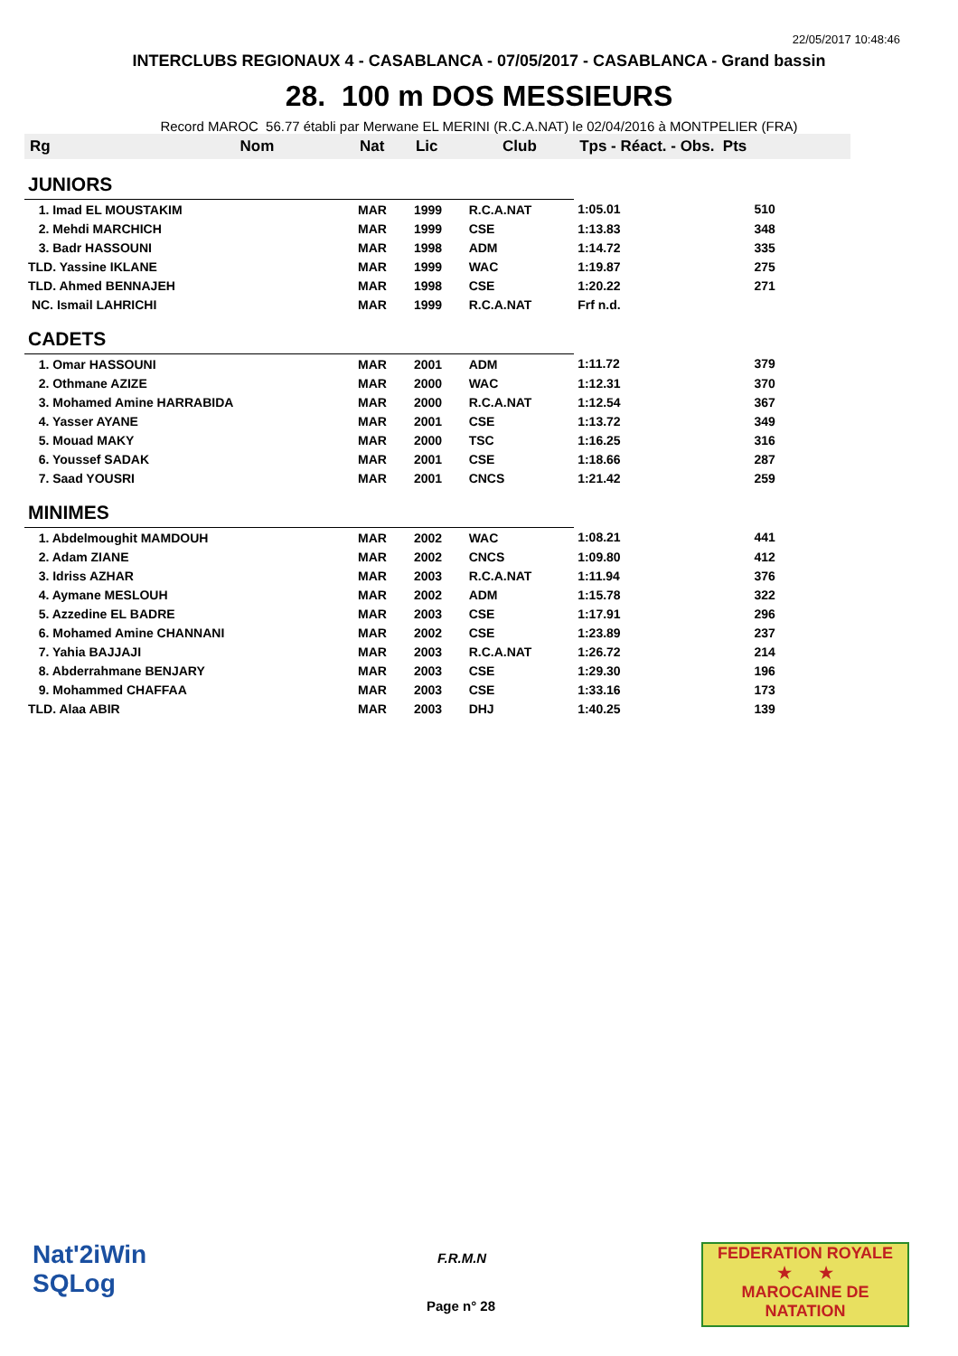22/05/2017 10:48:46
INTERCLUBS REGIONAUX 4 - CASABLANCA - 07/05/2017 - CASABLANCA - Grand bassin
28. 100 m DOS MESSIEURS
Record MAROC 56.77 établi par Merwane EL MERINI (R.C.A.NAT) le 02/04/2016 à MONTPELIER (FRA)
| Rg | Nom | Nat | Lic | Club | Tps - Réact. - Obs. Pts | |
| --- | --- | --- | --- | --- | --- | --- |
| JUNIORS | | | | | | |
| 1. Imad EL MOUSTAKIM | | MAR | 1999 | R.C.A.NAT | 1:05.01 | 510 |
| 2. Mehdi MARCHICH | | MAR | 1999 | CSE | 1:13.83 | 348 |
| 3. Badr HASSOUNI | | MAR | 1998 | ADM | 1:14.72 | 335 |
| TLD. Yassine IKLANE | | MAR | 1999 | WAC | 1:19.87 | 275 |
| TLD. Ahmed BENNAJEH | | MAR | 1998 | CSE | 1:20.22 | 271 |
| NC. Ismail LAHRICHI | | MAR | 1999 | R.C.A.NAT | Frf n.d. | |
| CADETS | | | | | | |
| 1. Omar HASSOUNI | | MAR | 2001 | ADM | 1:11.72 | 379 |
| 2. Othmane AZIZE | | MAR | 2000 | WAC | 1:12.31 | 370 |
| 3. Mohamed Amine HARRABIDA | | MAR | 2000 | R.C.A.NAT | 1:12.54 | 367 |
| 4. Yasser AYANE | | MAR | 2001 | CSE | 1:13.72 | 349 |
| 5. Mouad MAKY | | MAR | 2000 | TSC | 1:16.25 | 316 |
| 6. Youssef SADAK | | MAR | 2001 | CSE | 1:18.66 | 287 |
| 7. Saad YOUSRI | | MAR | 2001 | CNCS | 1:21.42 | 259 |
| MINIMES | | | | | | |
| 1. Abdelmoughit MAMDOUH | | MAR | 2002 | WAC | 1:08.21 | 441 |
| 2. Adam ZIANE | | MAR | 2002 | CNCS | 1:09.80 | 412 |
| 3. Idriss AZHAR | | MAR | 2003 | R.C.A.NAT | 1:11.94 | 376 |
| 4. Aymane MESLOUH | | MAR | 2002 | ADM | 1:15.78 | 322 |
| 5. Azzedine EL BADRE | | MAR | 2003 | CSE | 1:17.91 | 296 |
| 6. Mohamed Amine CHANNANI | | MAR | 2002 | CSE | 1:23.89 | 237 |
| 7. Yahia BAJJAJI | | MAR | 2003 | R.C.A.NAT | 1:26.72 | 214 |
| 8. Abderrahmane BENJARY | | MAR | 2003 | CSE | 1:29.30 | 196 |
| 9. Mohammed CHAFFAA | | MAR | 2003 | CSE | 1:33.16 | 173 |
| TLD. Alaa ABIR | | MAR | 2003 | DHJ | 1:40.25 | 139 |
Nat'2iWin
SQLog
F.R.M.N
Page n° 28
FEDERATION ROYALE
★ ★
MAROCAINE DE NATATION